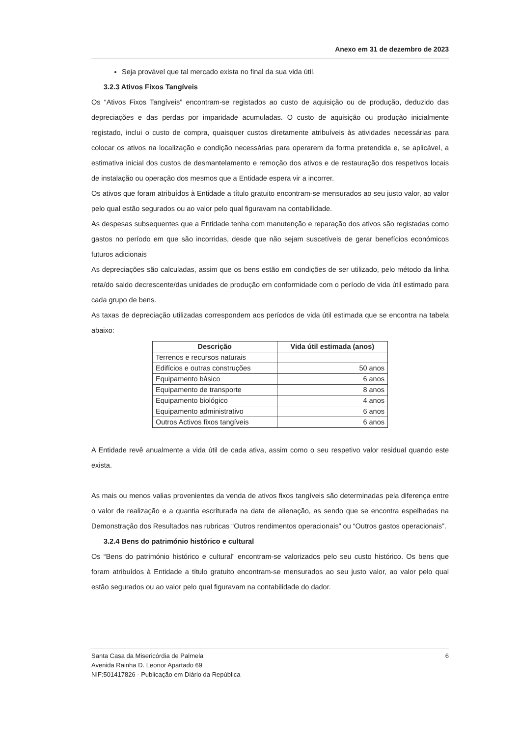Anexo em 31 de dezembro de 2023
Seja provável que tal mercado exista no final da sua vida útil.
3.2.3 Ativos Fixos Tangíveis
Os “Ativos Fixos Tangíveis” encontram-se registados ao custo de aquisição ou de produção, deduzido das depreciações e das perdas por imparidade acumuladas. O custo de aquisição ou produção inicialmente registado, inclui o custo de compra, quaisquer custos diretamente atribuíveis às atividades necessárias para colocar os ativos na localização e condição necessárias para operarem da forma pretendida e, se aplicável, a estimativa inicial dos custos de desmantelamento e remoção dos ativos e de restauração dos respetivos locais de instalação ou operação dos mesmos que a Entidade espera vir a incorrer.
Os ativos que foram atribuídos à Entidade a título gratuito encontram-se mensurados ao seu justo valor, ao valor pelo qual estão segurados ou ao valor pelo qual figuravam na contabilidade.
As despesas subsequentes que a Entidade tenha com manutenção e reparação dos ativos são registadas como gastos no período em que são incorridas, desde que não sejam suscetíveis de gerar benefícios económicos futuros adicionais
As depreciações são calculadas, assim que os bens estão em condições de ser utilizado, pelo método da linha reta/do saldo decrescente/das unidades de produção em conformidade com o período de vida útil estimado para cada grupo de bens.
As taxas de depreciação utilizadas correspondem aos períodos de vida útil estimada que se encontra na tabela abaixo:
| Descrição | Vida útil estimada (anos) |
| --- | --- |
| Terrenos e recursos naturais | |
| Edifícios e outras construções | 50 anos |
| Equipamento básico | 6 anos |
| Equipamento de transporte | 8 anos |
| Equipamento biológico | 4 anos |
| Equipamento administrativo | 6 anos |
| Outros Activos fixos tangíveis | 6 anos |
A Entidade revê anualmente a vida útil de cada ativa, assim como o seu respetivo valor residual quando este exista.
As mais ou menos valias provenientes da venda de ativos fixos tangíveis são determinadas pela diferença entre o valor de realização e a quantia escriturada na data de alienação, as sendo que se encontra espelhadas na Demonstração dos Resultados nas rubricas “Outros rendimentos operacionais” ou “Outros gastos operacionais”.
3.2.4 Bens do património histórico e cultural
Os “Bens do património histórico e cultural” encontram-se valorizados pelo seu custo histórico. Os bens que foram atribuídos à Entidade a título gratuito encontram-se mensurados ao seu justo valor, ao valor pelo qual estão segurados ou ao valor pelo qual figuravam na contabilidade do dador.
Santa Casa da Misericórdia de Palmela
Avenida Rainha D. Leonor Apartado 69
NIF:501417826 - Publicação em Diário da República
6